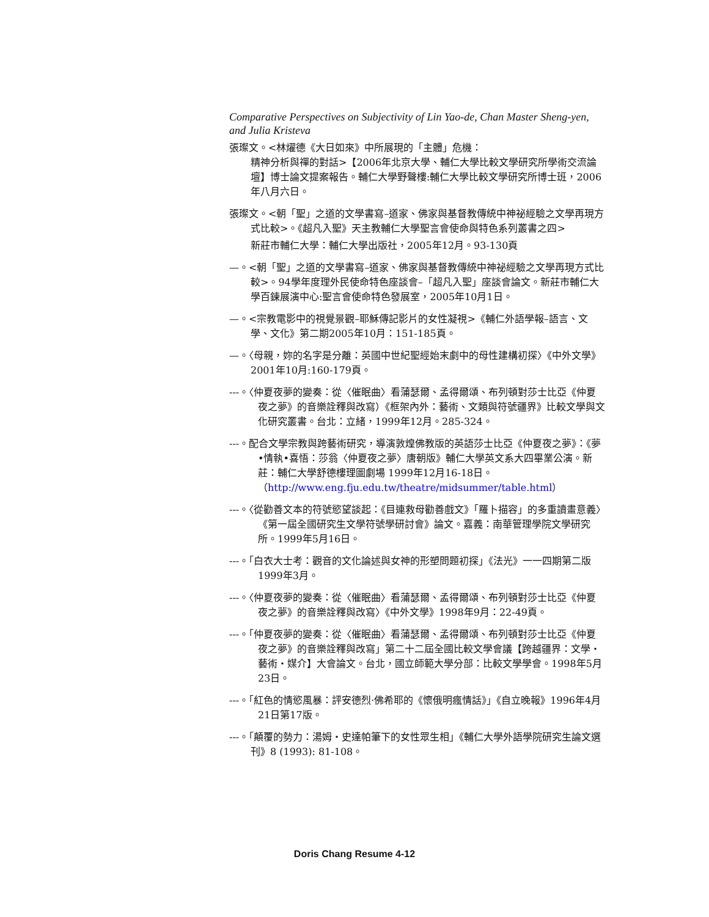Comparative Perspectives on Subjectivity of Lin Yao-de, Chan Master Sheng-yen, and Julia Kristeva
張璨文。<林燿德《大日如來》中所展現的「主體」危機：
精神分析與禪的對話>【2006年北京大學、輔仁大學比較文學研究所學術交流論壇】博士論文提案報告。輔仁大學野聲樓:輔仁大學比較文學研究所博士班，2006年八月六日。
張璨文。<朝「聖」之道的文學書寫–道家、佛家與基督教傳統中神祕經驗之文學再現方式比較>。《超凡入聖》天主教輔仁大學聖言會使命與特色系列叢書之四>
新莊市輔仁大學：輔仁大學出版社，2005年12月。93-130頁
—。<朝「聖」之道的文學書寫–道家、佛家與基督教傳統中神祕經驗之文學再現方式比較>。94學年度理外民使命特色座談會–「超凡入聖」座談會論文。新莊市輔仁大學百鍊展演中心:聖言會使命特色發展室，2005年10月1日。
—。<宗教電影中的視覺景觀–耶穌傳記影片的女性凝視>《輔仁外語學報–語言、文學、文化》第二期2005年10月：151-185頁。
—。〈母親，妳的名字是分離：英國中世紀聖經始末劇中的母性建構初探〉《中外文學》2001年10月:160-179頁。
---。〈仲夏夜夢的變奏：從〈催眠曲〉看蒲瑟爾、孟得爾頌、布列頓對莎士比亞《仲夏夜之夢》的音樂詮釋與改寫）《框架內外：藝術、文類與符號疆界》比較文學與文化研究叢書。台北：立緒，1999年12月。285-324。
---。配合文學宗教與跨藝術研究，導演敦煌佛教版的英語莎士比亞《仲夏夜之夢》：《夢•情執•喜悟：莎翁〈仲夏夜之夢〉唐朝版》輔仁大學英文系大四畢業公演。新莊：輔仁大學舒德樓理圖劇場 1999年12月16-18日。（http://www.eng.fju.edu.tw/theatre/midsummer/table.html）
---。〈從勸善文本的符號慾望談起：《目連救母勸善戲文》「羅卜描容」的多重讀畫意義〉《第一屆全國研究生文學符號學研討會》論文。嘉義：南華管理學院文學研究所。1999年5月16日。
---。「白衣大士考：觀音的文化論述與女神的形塑問題初探」《法光》一一四期第二版1999年3月。
---。〈仲夏夜夢的變奏：從〈催眠曲〉看蒲瑟爾、孟得爾頌、布列頓對莎士比亞《仲夏夜之夢》的音樂詮釋與改寫〉《中外文學》1998年9月：22-49頁。
---。「仲夏夜夢的變奏：從〈催眠曲〉看蒲瑟爾、孟得爾頌、布列頓對莎士比亞《仲夏夜之夢》的音樂詮釋與改寫」第二十二屆全國比較文學會議【跨越疆界：文學・藝術・媒介】大會論文。台北，國立師範大學分部：比較文學學會。1998年5月23日。
---。「紅色的情慾風暴：評安德烈·佛希耶的《懷俄明瘋情話》」《自立晚報》1996年4月21日第17版。
---。「顛覆的勢力：湯姆・史達帕筆下的女性眾生相」《輔仁大學外語學院研究生論文選刊》8 (1993): 81-108。
Doris Chang Resume 4-12